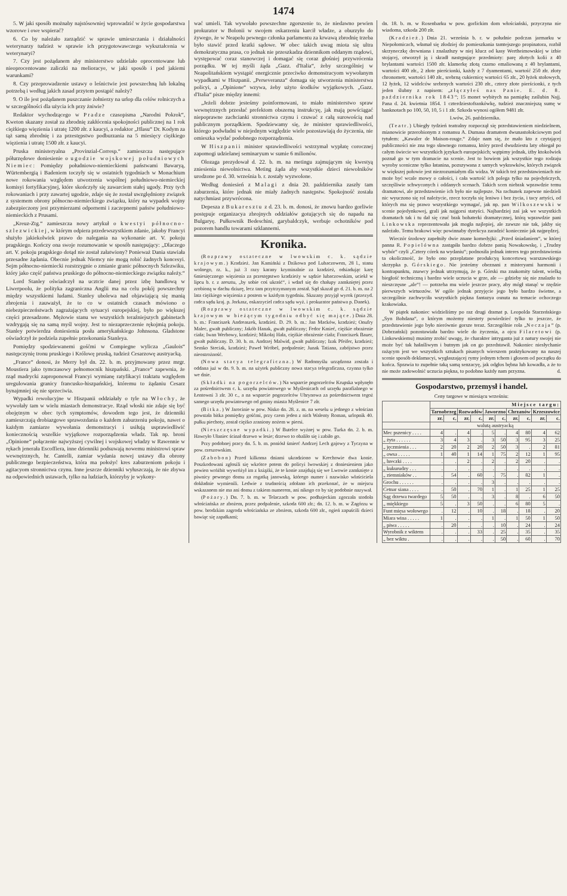1474
5. W jaki sposób możnaby najstósowniej wprowadzić w życie gospodarstwa wzorowe i owe wspierać?
6. Co by należało zarządzić w sprawie umieszczania i działalności weterynarzy tudzież w sprawie ich przygotowawczego wykształcenia w weterynaryi?
7. Czy jest pożądanem aby ministerstwo udzielało oprocentowane lub nieoprocentowane zaliczki na melioracye, w jaki sposób i pod jakiemi warunkami?
8. Czy przeprowadzenie ustawy o leśnictwie jest powszechną lub lokalną potrzebą i według jakich zasad przytem postąpić należy?
9. O ile jest pożądanem puszczanie żołnierzy na urlop dla celów rolniczych a w szczególności dla użycia ich przy żniwie?
Redaktor wychodzącego w Pradze czasopisma „Narodni Pokrok“, Kweton skazany został za zbrodnię zakłócenia spokojności publicznej na 1 rok ciężkiego więzienia i utratę 1200 złr. z kaucyi, a redaktor „Hlasu“ Dr. Kodym za tąż samą zbrodnię i za przestępstwo podburzania na 5 miesięcy ciężkiego więzienia i utratę 1500 złr. z kaucyi.
Pruska ministeryalna „Provinzial-Corresp.“ zamieszcza następujące półurzędowe doniesienie o ugodzie wojskowej południowych Niemiec: Pomiędzy południowo-niemieckiemi państwami Bawaryą, Würtembergią i Badeniem toczyły się w ostatnich tygodniach w Monachium nowe rokowania względem utworzenia wspólnej południowo-niemieckiej komisyi fortyfikacyjnej, które skończyły się zawarciem stałej ugody. Przy tych rokowaniach i przy zawartej ugodzie, zdaje się że został uwzględniony związek z systemem obrony północno-niemieckiego związku, który na wypadek wojny zabezpieczony jest przymierzami odpornemi i zaczepnemi państw południowo-niemieckich z Prusami.
„Kreuz-Ztg.“ zamieszcza nowy artykuł o kwestyi północno-szlezwickiej, w którym odpiera przedewszystkiem zdanie, jakoby Francyi służyło jakiekolwiek prawo do nalegania na wykonanie art. V. pokoju pragskiego. Kończy ona swoje rozumowanie w sposób następujący: „Dlaczego art. V. pokoju pragskiego dotąd nie został załatwiony? Ponieważ Dania stawiała przesadne żądania. Obecnie jednak Niemcy nie mogą robić żadnych koncesyi. Sejm północno-niemiecki rozstrzygnie o zmianie granic północnych Szlezwiku, który jako część państwa pruskiego do północno-niemieckiego związku należy.“
Lord Stanley oświadczył na ucztcie danej przez izbę handlową w Liwerpoolu, że polityka zagraniczna Anglii ma na celu pokój powszechny między wszystkiemi ludami. Stanley ubolewa nad objawiającą się manią zbrojenia i zauważył, że to co w ostatnich czasach mówiono o niebezpieczeństwach zagrażających sytuacyi europejskiej, było po większej części przesadzone. Mężowie stanu we wszystkich teraźniejszych gabinetach wzdrygają się na samą myśl wojny. Jest to niezaprzeczenie rękojmią pokoju. Stanley potwierdza doniesienia posła amerykańskiego Johnsona. Gladstone oświadczył że podziela zupełnie przekonania Stanleya.
Pomiędzy spodziewanemi gośćmi w Compiegne wylicza „Gaulois“ następczynię tronu pruskiego i Królowę pruską, tudzież Cesarzowę austryacką.
„France“ donosi, że Merry był dn. 22. b. m. przyjmowany przez mrgr. Moustiera jako tymczasowy pełnomocnik hiszpański. „France“ zapewnia, że rząd madrycki zaproponował Francyi wymianę ratyfikacyi traktatu względem uregulowania granicy francusko-hiszpańskiej, któremu to żądaniu Cesarz bynajmniej się nie sprzeciwia.
Wypadki rewolucyjne w Hiszpanii oddziałały o tyle na Włochy, że wywołały tam w wielu miastach demonstracye. Rząd włoski nie zdaje się być obojętnym w obec tych symptomów, dowodem tego jest, że dzienniki zamieszczają drobiazgowe sprawozdania o każdem zaburzeniu pokoju, nawet o każdym zamiarze wywołania demonstracyi i usiłują usprawiedliwić koniecznością wszelkie wyjątkowe rozporządzenia władz. Tak np. broni „Opinione“ połączenie najwyższej cywilnej i wojskowej władzy w Rawennie w rękach jenerała Escoffiera, inne dzienniki podsuwają nowemu ministrowi spraw wewnętrznych, hr. Cantelli, zamiar wydania nowej ustawy dla obrony publicznego bezpieczeństwa, która ma położyć kres zaburzeniom pokoju i agitacyom stronnictwa czynu. Inne jeszcze dzienniki wyłuszczają, że nie zbywa na odpowiednich ustawach, tylko na ludziach, którzyby je wykony-
wać umieli. Tak wywołało powszechne zgorszenie to, że niedawno pewien prokurator w Bolonii w swojem oskarzeniu karcił władze, a oburzyło do żywego, że w Neapolu pewnego członka parlamentu za krwawą zbrodnię trzeba było stawić przed kratki sądowe. W obec takich uwag miota się ultra demokratyczna prasa, co jednak nie przeszkadza dziennikom oddanym rządowi, występować coraz stanowczej i domagać się coraz głośniej przywrócenia porządku. W tej myśli żąda „Gazz. d'Italia“, żeby szczególniej w Neapolitańskiem wystąpić energicznie przeciwko demonstracyom wywołanym wypadkami w Hiszpanii. „Perseveranza“ domaga się utworzenia ministerstwa policyi, a „Opinione“ wzywa, żeby użyto środków wyjątkowych. „Gazz. d'Italia“ pisze między innemi:
„Jeżeli dobrze jesteśmy poinformowani, to miało ministerstwo spraw wewnętrznych przesłać prefektom obszerną instrukcyę, jak mają powściągać niepoprawne zachcianki stronnictwa czynu i czuwać z całą surowością nad publicznym porządkiem. Spodziewamy się, że minister sprawiedliwości, którego podwładni w niejednym względzie wiele pozostawiają do życzenia, nie omieszka wydać podobnego rozporządzenia.
W Hiszpanii minister sprawiedliwości wstrzymał wypłatę corocznej zapomogi udzielanej seminaryum w sumie 6 milionów.
Olozaga prezydował d. 22. b. m. na metingu zajmującym się kwestyą zniesienia niewolnictwa. Meting żąda aby wszystkie dzieci niewolników urodzone po d. 30. września b. r. zostały wyzwolone.
Według doniesień z Malagi z dnia 20. października zaszły tam zaburzenia, które jednak nie miały żadnych następstw. Spokojność została natychmiast przywrócona.
Depesza z Bukaresztu z d. 23. b. m. donosi, że znowu bardzo gorliwie postępuje organizacya zbrojnych oddziałów gotujących się do napadu na Bulgaryę. Pułkownik Bedeschini, garybaldczyk, werbuje ochotników pod pozorem handlu towarami szklannemi.
Kronika.
(Rozprawy ostateczne w lwowskim c. k. sądzie krajowym.) Kradzież. Jan Kamiński z Dzikowa pod Lubaczowem, 28 l., stanu wolnego, rz. k., już 3 razy karany kryminalnie za kradzież, odsiadując karę 6miesięcznego więzienia za przestępstwo kradzieży w sądzie lubaczowskim, uciekł w lipcu b. r. z aresztu, „by sobie coś ukraść“, i wdarł się do chałupy zamkniętej przez zrobioną w dachu dziurę, lecz tam przytrzymanym został. Sąd skazał go d. 21. b. m. na 2 lata ciężkiego więzienia z postem w każdym tygodniu. Skazany przyjął wyrok (przezyd. radca sądu kraj. p. Jorkasz, oskarzyciel radca sądu wyż. i prokurator państwa p. Danek).
(Rozprawy ostateczne w lwowskim c. k. sądzie krajowym w bieżącym tygodniu odbyć się mające.) Dnia 28. b. m.: Franciszek Andreaszek, kradzież. D. 29. b. m.: Jan Macków, kradzież; Onufry Malec, gwałt publiczny; Jakób Hanak, gwałt publiczny; Fedor Kmieć, ciężkie obrażenie ciała; Iwan Werbowy, kradzież; Mikołaj Hała, ciężkie obrażenie ciała; Franciszek Bauer, gwałt publiczny. D. 30. b. m. Andrzej Malwid, gwałt publiczny; Izak Pfeifer, kradzież; Semko Steciak, kradzież; Paweł Wróbel, podpalenie; Junak Tatiana, zabójstwo przez nieostrożność.
(Nowa stacya telegraficzna.) W Radomyślu urządzona została i oddana już w dn. 9. b. m. na użytek publiczny nowa stacya telegraficzna, czynna tylko we dnie.
(Składki na pogorzelców.) Na wsparcie pogorzelców Krupska wpłynęło za pośrednictwem c. k. urzędu powiatowego w Myślenicach od urzędu parafialnego w Łentowni 3 złr. 30 c., a na wsparcie pogorzelców Uhrynowa za pośrednictwem tegoż samego urzędu powiatowego od gminy miasta Myślenice 7 złr.
(Bitka.) W Jarocinie w pow. Nisko dn. 28. z. m. na weselu u jednego z włościan powstała bitka pomiędzy gośćmi, przy czem jeden z nich Walenty Roman, urlopnik 40. pułku piechoty, został ciężko zraniony nożem w piersi.
(Nieszczęsne wypadki.) W Butelce wyżnej w pow. Turka dn. 2. b. m. Hawryło Ułaniec ścinał drzewo w lesie; drzewo to obaliło się i zabiło go.
Przy podobnej pracy dn. 5. b. m. poniósł śmierć Andrzej Lech gajowy z Tyczyna w pow. rzeszowskim.
(Zabobon) Przed kilkoma dniami ukradziono w Krechowie dwa konie. Poszkodowani zgłosili się wkrótce potem do policyi lwowskiej z doniesieniem jako pewien wróżbit wywróżył im z książki, że te konie znajdują się we Lwowie zamknięte z piwnicy pewnego domu za rogatką janowską, którego numer i nazwisko właściciela dokładnie wymienili. Ledwie z trudnością zdołano ich przekonać, że w miejscu wskazanem nie ma ani domu z takiem numerem, ani nikogo co by się podobnie nazywał.
(Pożary.) Dn. 7. b. m. w Telaczach w pow. podhajeckim zgorzała stodoła włościańska ze zbożem, przez podpalenie, szkoda 600 złr.; dn. 12. b. m. w Zagórzu w pow. brodzkim zagroda włościańska ze zbożem, szkoda 600 złr., ogień zapuścili dzieci bawiąc się zapałkami;
dn. 18. b. m. w Rosenbarku w pow. gorlickim dom włościański, przyczyna nie wiadoma, szkoda 200 złr.
(Kradzież.) Dnia 21. września b. r. w południe podczas jarmarku w Niepołomicach, włamał się złodziej do pomieszkania tamtejszego propinatora, rozbił skrzyneczkę drewniana i znalazłszy w niej klucz od kasy Wertheimowskiej w izbie stojącej, otworzył ją i skradł następujące przedmioty: parę złotych kolii z 40 brylantami wartości 1500 złr. klamerkę złotą czarno emaliowaną z 40 brylantami, wartości 400 złr., 2 złote pierścionki, każdy z 7 dyamentami, wartość 250 złr. złoty chronometr, wartości 140 złr., srebrną cukiernicę wartości 65 złr., 20 łyżek stołowych, 12 łyżek, 12 widelców srebrnych wartości 230 złr., cztery złote pierścionki, z tych jeden ślubny z napisem: „złączyłeś nas Panie. E. d. 8. października rok 1843“; 15 monet wybitych na pamiątkę zaślubin Najj. Pana d. 24. kwietnia 1854. 1 czterdziestofrankówkę, tudzież znaczniejszą sumę w banknotach po 100, 50, 10, 5 i 1 złr. Szkoda wynosi ogółem 9481 złr.
Lwów, 26. października.
(Teatr.) Ubiegły tydzień teatralny rozpoczął się przedstawieniem niedzielnem, mianowicie przerobionym z romansu A. Dumasa dramatem dwunastołokciowym pod tytułem: „Kawaler de Maison-rouge.“ Zdaje nam się, że mało kto z czytającej publiczności nie zna tego sławnego romansu, który przed dwudziestu laty obiegał po całym świecie we wszystkich językach europejskich; wątpimy jednak, iżby ktokolwiek poznał go w tym dramacie na scenie. Jest to bowiem jak wszystkie tego rodzaju wyroby sceniczne tylko łatanina, pozszywana z samych wykrawków, których związek w większej połowie jest niezrozumiałym dla widza. W takich też przedstawieniach nie może być wcale mowy o całości, i cała wartość ich polega tylko na pojedyńczych, szczęśliwie schwyconych i oddanych scenach. Takich scen niebrak wprawdzie temu dramatowi, ale przedstawienie ich było nie najlepsze. Na rachunek zapewne niedzieli nic wyuczono się rol należycie, rzecz toczyła się leniwo i bez życia, i tacy artyści, od których ma się prawo wszystkiego wymagać, jak np. pan Wilkoszewski w scenie pojedynkowej, grali jak najgorsi statyści. Najbardziej zaś jak we wszystkich dramatach tak i tu dał się czuć brak bohaterki dramatycznej, którą wprawdzie pani Linkowska reprezentowała jak mogła najlepiej, ale zawsze nie tak, jakby się należało. Temu brakowi więc powinnaby dyrekcya zaradzić koniecznie jak najprędzej.
Wieczór środowy zapełniły dwie znane komedyjki: „Przed śniadaniem“, w której panna R. Popielówna zastąpiła bardzo dobrze panią Nowakowskę, i „Trudny wybór“ czyli „Cztery córek na wydaniu“; podnosiła jednak interes tego przedstawienia ta okoliczność, że było ono przeplatane produkcyą koncertową warszawskiego skrzypka p. Górskiego. Nie jesteśmy obeznani z misteryami harmonii i kontrapunktu, znawcy jednak utrzymują, że p. Górski ma znakomity talent, wielką biegłość techniczną i bardzo wiele uczucia w grze, ale — gdzieby się nie znalazło to nieszczęsne „ale“! — potrzeba mu wiele jeszcze pracy, aby mógł stanąć w rzędzie pierwszych wirtuozów. W ogóle jednak przyjęcie jego było bardzo świetne, a szczególnie zachwyciła wszystkich piękna fantazya osnuta na temacie ochoczego krakowiaka.
W piątek nakoniec widzieliśmy po raz drugi dramat p. Leopolda Starzeńskiego „Syn Bohdana“, o którym możemy niestety powiedzieć tylko to jeszcze, że przedstawienie jego było nierównie gorsze teraz. Szczególnie rola „Neczaja“ (p. Dobrzański) pozostawiała bardzo wiele do życzenia, a ojcu Filaretowi (p. Linkowskiemu) musimy zrobić uwagę, że charakter intryganta już z natury swojej nie może być tak hałaśliwym i butnym jak on go przedstawił. Nakoniec niesłychanie rażącym jest we wszystkich sztukach pisanych wierszem praktykowany na naszej scenie sposób deklamacyi, wygłaszającej rymy jednym tchem i głosem od początku do końca. Sprawia to zupełnie taką samą senzacyę, jak odgłos bębna lub kowadła, a że to nie może zadowolnić uczucia piękna, to podobno każdy nam przyzna. d.
Gospodarstwo, przemysł i handel.
Ceny targowe w miesiącu wrześniu:
| | Miejsce targu: | | | | | | | | | |
| --- | --- | --- | --- | --- | --- | --- | --- | --- | --- | --- |
| | Tarnobrzeg | | Rozwadów | | Jaworzno | | Chrzanów | | Krzeszowice | |
| | zr. | c. | zr. | c. | zr. | c. | zr. | c. | zr. | c. |
| | walutą austryacką | | | | | | | | | |
| Mec pszenicy . . . . | 4 | . | 4 | . | 5 | . | 4 | 80 | 4 | 62 |
| „ żyta . . . . . . | 3 | 4 | 3 | . | 3 | 50 | 3 | 95 | 3 | 25 |
| „ jęczmienia . . . | 2 | 20 | 2 | 20 | 2 | 50 | 3 | . | 2 | 81 |
| „ owsa . . . . . | 1 | 40 | 1 | 14 | 1 | 75 | 2 | 12 | 1 | 95 |
| „ hreczki . . . . | . | . | 2 | . | 2 | . | 2 | 20 | . | . |
| „ kukurudzy . . . | . | . | . | . | . | . | . | . | . | . |
| „ ziemniaków . . | . | 54 | . | 60 | . | 75 | . | 82 | 1 | . |
| Grochu . . . . . . | . | . | . | . | 3 | . | . | . | . | . |
| Cetnar siana . . . . | . | 50 | . | 70 | 1 | . | 1 | 25 | 1 | 25 |
| Sąg drzewa twardego | 5 | 50 | . | . | 3 | . | 8 | . | 6 | 50 |
| „ miękkiego | 5 | . | 3 | 50 | . | . | 6 | 80 | 5 | . |
| Funt mięsa wołowego | . | 12 | . | 10 | . | 18 | . | 18 | . | 20 |
| Miara wina . . . . . | 1 | . | . | . | 1 | . | 1 | 50 | 1 | 50 |
| „ piwa . . . . . | . | 20 | . | . | . | 10 | . | 24 | . | 24 |
| Wyrobnik z wiktem | . | . | . | 33 | . | 25 | . | 35 | . | 35 |
| „ bez wiktu . | . | . | . | . | . | 50 | . | 60 | . | 70 |